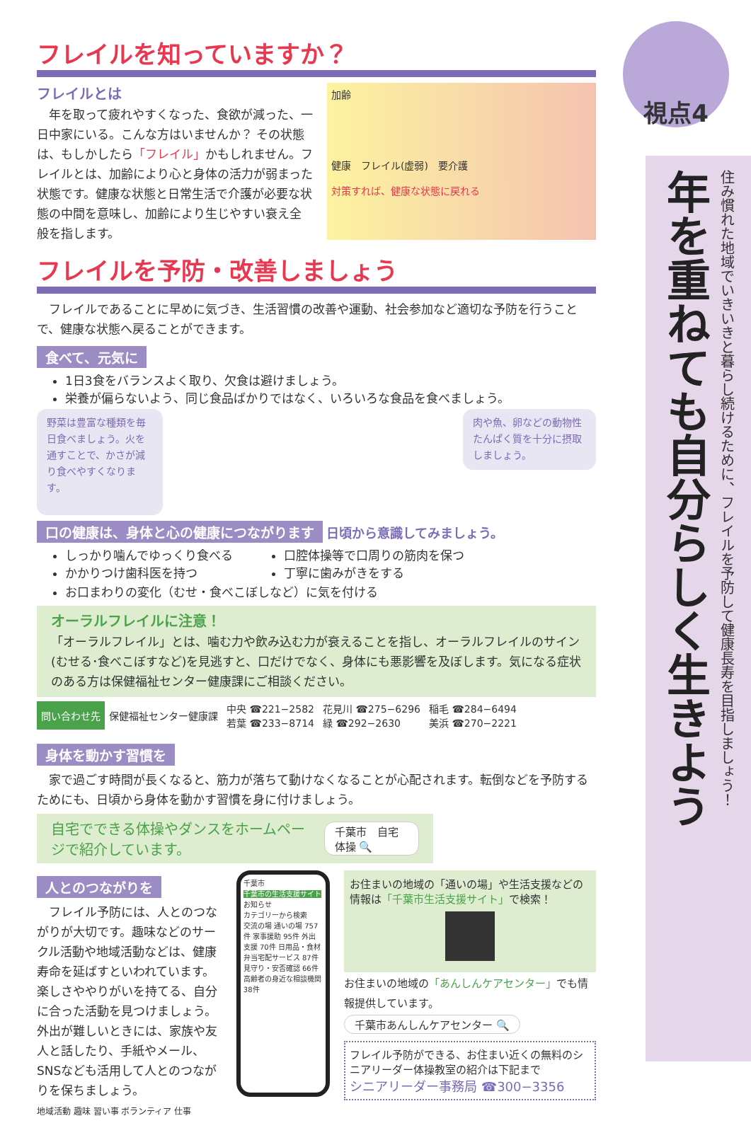視点4
年を重ねても自分らしく生きよう
住み慣れた地域でいきいきと暮らし続けるために、フレイルを予防して健康長寿を目指しましょう！
フレイルを知っていますか？
フレイルとは
　年を取って疲れやすくなった、食欲が減った、一日中家にいる。こんな方はいませんか？ その状態は、もしかしたら「フレイル」かもしれません。フレイルとは、加齢により心と身体の活力が弱まった状態です。健康な状態と日常生活で介護が必要な状態の中間を意味し、加齢により生じやすい衰え全般を指します。
加齢
健康　フレイル(虚弱)　要介護
対策すれば、健康な状態に戻れる
フレイルを予防・改善しましょう
　フレイルであることに早めに気づき、生活習慣の改善や運動、社会参加など適切な予防を行うことで、健康な状態へ戻ることができます。
食べて、元気に
1日3食をバランスよく取り、欠食は避けましょう。
栄養が偏らないよう、同じ食品ばかりではなく、いろいろな食品を食べましょう。
野菜は豊富な種類を毎日食べましょう。火を通すことで、かさが減り食べやすくなります。
肉や魚、卵などの動物性たんぱく質を十分に摂取しましょう。
口の健康は、身体と心の健康につながります
日頃から意識してみましょう。
しっかり噛んでゆっくり食べる
かかりつけ歯科医を持つ
口腔体操等で口周りの筋肉を保つ
丁寧に歯みがきをする
お口まわりの変化（むせ・食べこぼしなど）に気を付ける
オーラルフレイルに注意！
「オーラルフレイル」とは、噛む力や飲み込む力が衰えることを指し、オーラルフレイルのサイン(むせる･食べこぼすなど)を見逃すと、口だけでなく、身体にも悪影響を及ぼします。気になる症状のある方は保健福祉センター健康課にご相談ください。
| 問い合わせ先 | 保健福祉センター健康課 | 中央 ☎221−2582 | 花見川 ☎275−6296 | 稲毛 ☎284−6494 |
| | | 若葉 ☎233−8714 | 緑 ☎292−2630 | 美浜 ☎270−2221 |
身体を動かす習慣を
　家で過ごす時間が長くなると、筋力が落ちて動けなくなることが心配されます。転倒などを予防するためにも、日頃から身体を動かす習慣を身に付けましょう。
自宅でできる体操やダンスをホームページで紹介しています。
千葉市　自宅　体操 🔍
人とのつながりを
　フレイル予防には、人とのつながりが大切です。趣味などのサークル活動や地域活動などは、健康寿命を延ばすといわれています。楽しさややりがいを持てる、自分に合った活動を見つけましょう。外出が難しいときには、家族や友人と話したり、手紙やメール、SNSなども活用して人とのつながりを保ちましょう。
地域活動 趣味 習い事 ボランティア 仕事
千葉市
千葉市の生活支援サイト
お知らせ
カテゴリーから検索
交流の場 通いの場 757件 家事援助 95件 外出支援 70件 日用品・食材 弁当宅配サービス 87件 見守り・安否確認 66件 高齢者の身近な相談機関 38件
お住まいの地域の「通いの場」や生活支援などの情報は「千葉市生活支援サイト」で検索！
お住まいの地域の「あんしんケアセンター」でも情報提供しています。
千葉市あんしんケアセンター 🔍
フレイル予防ができる、お住まい近くの無料のシニアリーダー体操教室の紹介は下記まで
シニアリーダー事務局 ☎300−3356